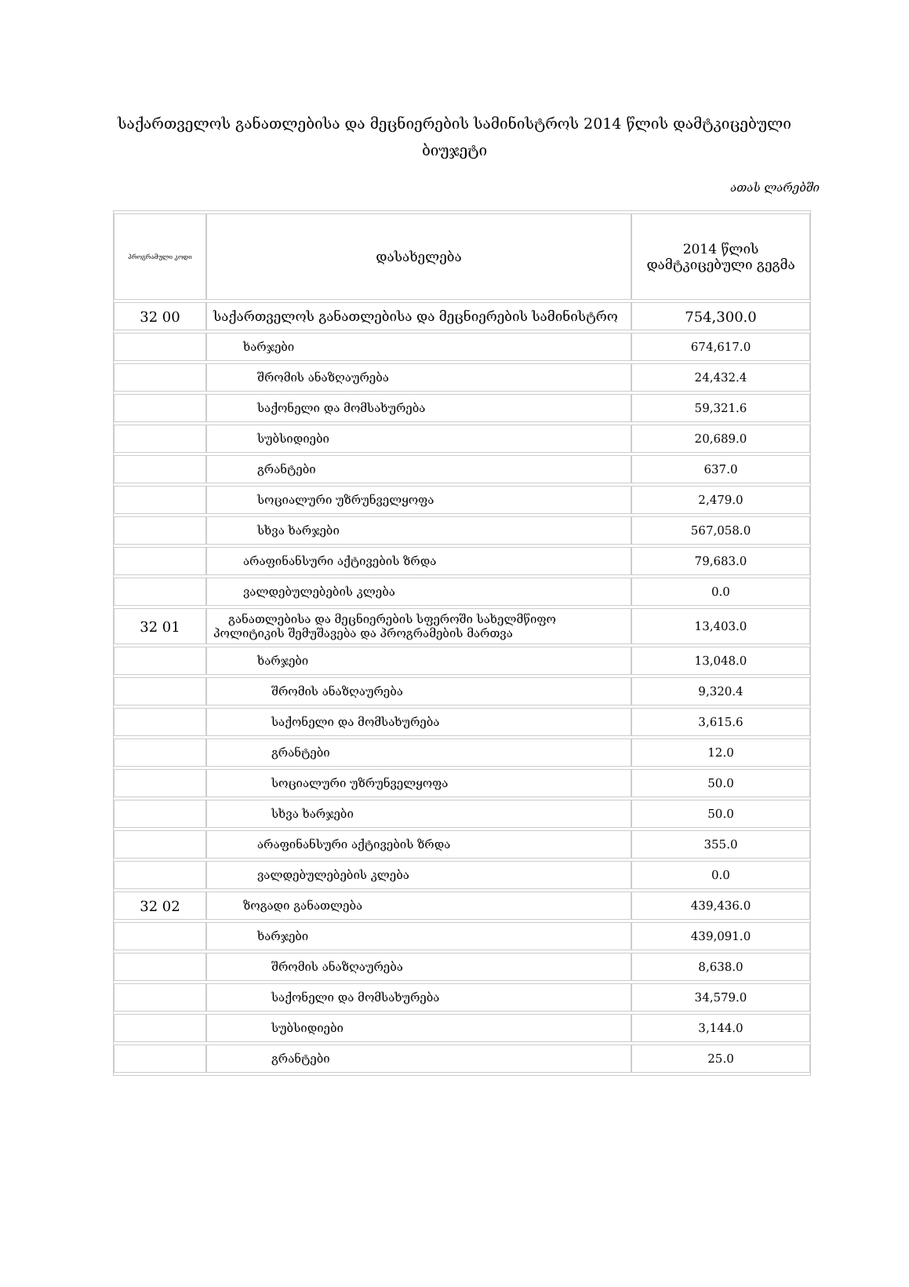საქართველოს განათლებისა და მეცნიერების სამინისტროს 2014 წლის დამტკიცებული ბიუჯეტი
ათას ლარებში
| პროგრამული კოდი | დასახელება | 2014 წლის დამტკიცებული გეგმა |
| --- | --- | --- |
| 32 00 | საქართველოს განათლებისა და მეცნიერების სამინისტრო | 754,300.0 |
| | ხარჯები | 674,617.0 |
| | შრომის ანაზღაურება | 24,432.4 |
| | საქონელი და მომსახურება | 59,321.6 |
| | სუბსიდიები | 20,689.0 |
| | გრანტები | 637.0 |
| | სოციალური უზრუნველყოფა | 2,479.0 |
| | სხვა ხარჯები | 567,058.0 |
| | არაფინანსური აქტივების ზრდა | 79,683.0 |
| | ვალდებულებების კლება | 0.0 |
| 32 01 | განათლებისა და მეცნიერების სფეროში სახელმწიფო პოლიტიკის შემუშავება და პროგრამების მართვა | 13,403.0 |
| | ხარჯები | 13,048.0 |
| | შრომის ანაზღაურება | 9,320.4 |
| | საქონელი და მომსახურება | 3,615.6 |
| | გრანტები | 12.0 |
| | სოციალური უზრუნველყოფა | 50.0 |
| | სხვა ხარჯები | 50.0 |
| | არაფინანსური აქტივების ზრდა | 355.0 |
| | ვალდებულებების კლება | 0.0 |
| 32 02 | ზოგადი განათლება | 439,436.0 |
| | ხარჯები | 439,091.0 |
| | შრომის ანაზღაურება | 8,638.0 |
| | საქონელი და მომსახურება | 34,579.0 |
| | სუბსიდიები | 3,144.0 |
| | გრანტები | 25.0 |